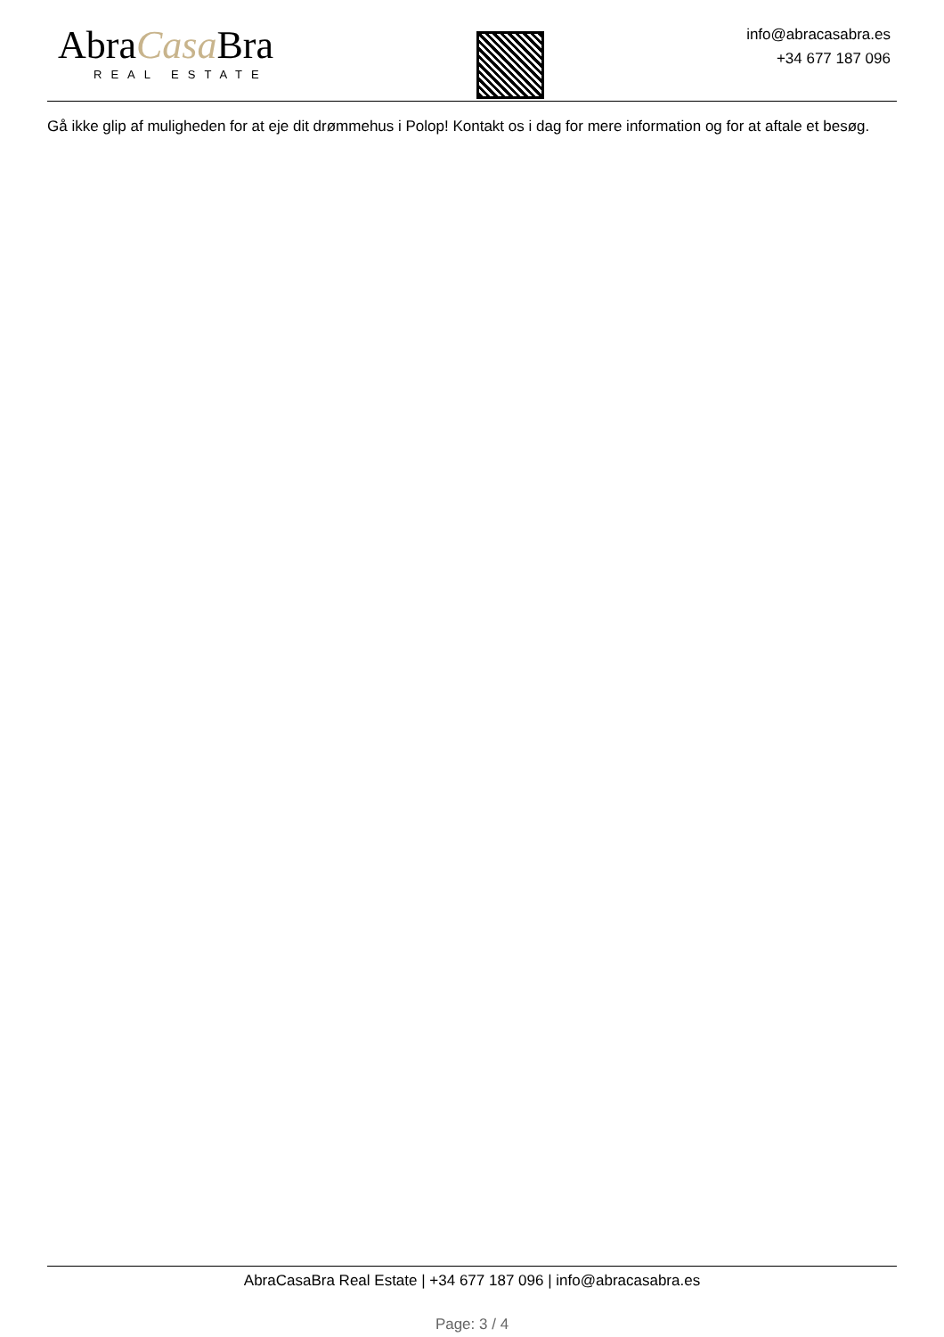AbraCasa Bra
REAL ESTATE
info@abracasabra.es
+34 677 187 096
Gå ikke glip af muligheden for at eje dit drømmehus i Polop! Kontakt os i dag for mere information og for at aftale et besøg.
AbraCasaBra Real Estate | +34 677 187 096 | info@abracasabra.es
Page: 3 / 4